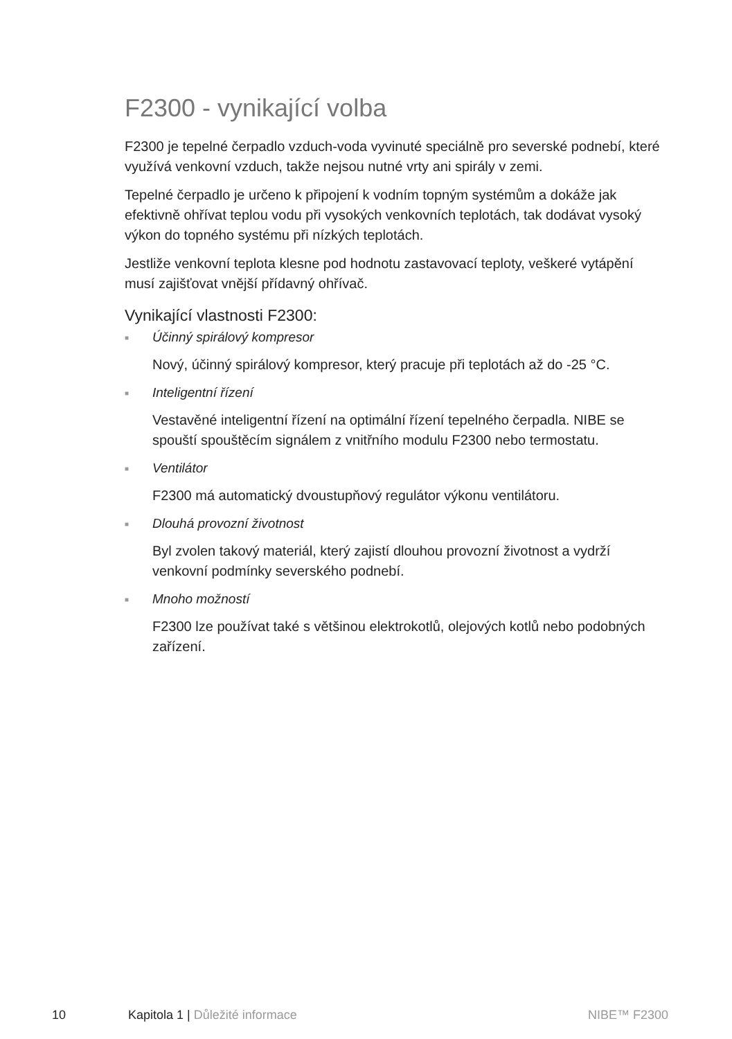F2300 - vynikající volba
F2300 je tepelné čerpadlo vzduch-voda vyvinuté speciálně pro severské podnebí, které využívá venkovní vzduch, takže nejsou nutné vrty ani spirály v zemi.
Tepelné čerpadlo je určeno k připojení k vodním topným systémům a dokáže jak efektivně ohřívat teplou vodu při vysokých venkovních teplotách, tak dodávat vysoký výkon do topného systému při nízkých teplotách.
Jestliže venkovní teplota klesne pod hodnotu zastavovací teploty, veškeré vytápění musí zajišťovat vnější přídavný ohřívač.
Vynikající vlastnosti F2300:
■ Účinný spirálový kompresor
Nový, účinný spirálový kompresor, který pracuje při teplotách až do -25 °C.
■ Inteligentní řízení
Vestavěné inteligentní řízení na optimální řízení tepelného čerpadla. NIBE se spouští spouštěcím signálem z vnitřního modulu F2300 nebo termostatu.
■ Ventilátor
F2300 má automatický dvoustupňový regulátor výkonu ventilátoru.
■ Dlouhá provozní životnost
Byl zvolen takový materiál, který zajistí dlouhou provozní životnost a vydrží venkovní podmínky severského podnebí.
■ Mnoho možností
F2300 lze používat také s většinou elektrokotlů, olejových kotlů nebo podobných zařízení.
10 Kapitola 1 | Důležité informace
NIBE™ F2300